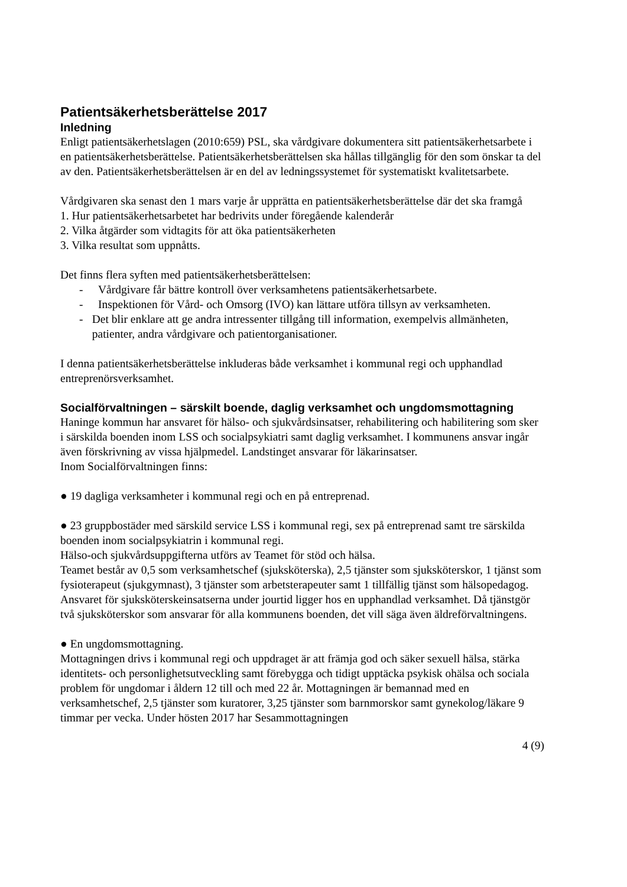Patientsäkerhetsberättelse 2017
Inledning
Enligt patientsäkerhetslagen (2010:659) PSL, ska vårdgivare dokumentera sitt patientsäkerhetsarbete i en patientsäkerhetsberättelse. Patientsäkerhetsberättelsen ska hållas tillgänglig för den som önskar ta del av den. Patientsäkerhetsberättelsen är en del av ledningssystemet för systematiskt kvalitetsarbete.
Vårdgivaren ska senast den 1 mars varje år upprätta en patientsäkerhetsberättelse där det ska framgå
1. Hur patientsäkerhetsarbetet har bedrivits under föregående kalenderår
2. Vilka åtgärder som vidtagits för att öka patientsäkerheten
3. Vilka resultat som uppnåtts.
Det finns flera syften med patientsäkerhetsberättelsen:
- Vårdgivare får bättre kontroll över verksamhetens patientsäkerhetsarbete.
- Inspektionen för Vård- och Omsorg (IVO) kan lättare utföra tillsyn av verksamheten.
- Det blir enklare att ge andra intressenter tillgång till information, exempelvis allmänheten, patienter, andra vårdgivare och patientorganisationer.
I denna patientsäkerhetsberättelse inkluderas både verksamhet i kommunal regi och upphandlad entreprenörsverksamhet.
Socialförvaltningen – särskilt boende, daglig verksamhet och ungdomsmottagning
Haninge kommun har ansvaret för hälso- och sjukvårdsinsatser, rehabilitering och habilitering som sker i särskilda boenden inom LSS och socialpsykiatri samt daglig verksamhet. I kommunens ansvar ingår även förskrivning av vissa hjälpmedel. Landstinget ansvarar för läkarinsatser.
Inom Socialförvaltningen finns:
● 19 dagliga verksamheter i kommunal regi och en på entreprenad.
● 23 gruppbostäder med särskild service LSS i kommunal regi, sex på entreprenad samt tre särskilda boenden inom socialpsykiatrin i kommunal regi.
Hälso-och sjukvårdsuppgifterna utförs av Teamet för stöd och hälsa.
Teamet består av 0,5 som verksamhetschef (sjuksköterska), 2,5 tjänster som sjuksköterskor, 1 tjänst som fysioterapeut (sjukgymnast), 3 tjänster som arbetsterapeuter samt 1 tillfällig tjänst som hälsopedagog.
Ansvaret för sjuksköterskeinsatserna under jourtid ligger hos en upphandlad verksamhet. Då tjänstgör två sjuksköterskor som ansvarar för alla kommunens boenden, det vill säga även äldreförvaltningens.
● En ungdomsmottagning.
Mottagningen drivs i kommunal regi och uppdraget är att främja god och säker sexuell hälsa, stärka identitets- och personlighetsutveckling samt förebygga och tidigt upptäcka psykisk ohälsa och sociala problem för ungdomar i åldern 12 till och med 22 år. Mottagningen är bemannad med en verksamhetschef, 2,5 tjänster som kuratorer, 3,25 tjänster som barnmorskor samt gynekolog/läkare 9 timmar per vecka. Under hösten 2017 har Sesammottagningen
4 (9)